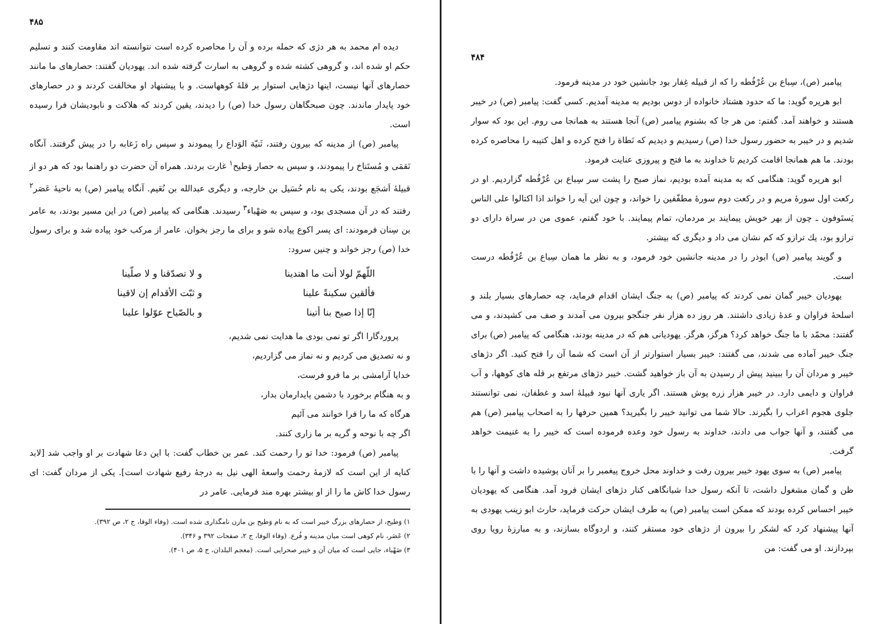۴۸۵
دیده ام محمد به هر دژی که حمله برده و آن را محاصره کرده است نتوانسته اند مقاومت کنند و تسلیم حکم او شده اند، و گروهی کشته شده و گروهی به اسارت گرفته شده اند. یهودیان گفتند: حصارهای ما مانند حصارهای آنها نیست، اینها دژهایی استوار بر قلهٔ کوههاست. و با پیشنهاد او مخالفت کردند و در حصارهای خود پایدار ماندند. چون صبحگاهان رسول خدا (ص) را دیدند، یقین کردند که هلاکت و نابودیشان فرا رسیده است.
پیامبر (ص) از مدینه که بیرون رفتند، ثَنیّة الوَداع را پیمودند و سپس راه زَغابه را در پیش گرفتند. آنگاه نَقمَی و مُستَناخ را پیمودند، و سپس به حصار وَطیح<sup>۱</sup> غارت بردند. همراه آن حضرت دو راهنما بود که هر دو از قبیلهٔ اَشجَع بودند، یکی به نام حُسَیل بن خارجه، و دیگری عبدالله بن نُعَیم. آنگاه پیامبر (ص) به ناحیهٔ عَصَر<sup>۲</sup> رفتند که در آن مسجدی بود، و سپس به صَهْباء<sup>۳</sup> رسیدند. هنگامی که پیامبر (ص) در این مسیر بودند، به عامر بن سِنان فرمودند: ای پسر اکوع پیاده شو و برای ما رجز بخوان. عامر از مرکب خود پیاده شد و برای رسول خدا (ص) رجز خواند و چنین سرود:
اللّهمّ لولا أنت ما اهتدینا و لا تصدّقنا و لا صلّینا فألقین سکینةً علینا و ثبّت الأقدام إن لاقینا إنّا إذا صیح بنا أتینا و بالصّیاح عوّلوا علینا
پروردگارا اگر تو نمی بودی ما هدایت نمی شدیم،
و نه تصدیق می کردیم و نه نماز می گزاردیم،
خدایا آرامشی بر ما فرو فرست،
و به هنگام برخورد با دشمن پایدارمان بدار،
هرگاه که ما را فرا خوانند می آئیم
اگر چه با نوحه و گریه بر ما زاری کنند.
پیامبر (ص) فرمود: خدا تو را رحمت کند. عمر بن خطاب گفت: با این دعا شهادت بر او واجب شد [لابد کنایه از این است که لازمهٔ رحمت واسعهٔ الهی نیل به درجهٔ رفیع شهادت است]. یکی از مردان گفت: ای رسول خدا کاش ما را از او بیشتر بهره مند فرمایی. عامر در
۱) وَطیح، از حصارهای بزرگ خیبر است که به نام وَطیح بن مازن نامگذاری شده است. (وفاء الوفا، ج ۲، ص ۳۹۲).
۲) عَصَر، نام کوهی است میان مدینه و فُرع. (وفاء الوفا، ج ۲، صفحات ۳۹۲ و ۳۴۶).
۳) صَهْباء، جایی است که میان آن و خیبر صحرایی است. (معجم البلدان، ج ۵، ص ۴۰۱).
۴۸۴
پیامبر (ص)، سِباع بن عُرْفُطه را که از قبیله غِفار بود جانشین خود در مدینه فرمود.
ابو هریره گوید: ما که حدود هشتاد خانواده از دوس بودیم به مدینه آمدیم. کسی گفت: پیامبر (ص) در خیبر هستند و خواهند آمد. گفتم: من هر جا که بشنوم پیامبر (ص) آنجا هستند به همانجا می روم. این بود که سوار شدیم و در خیبر به حضور رسول خدا (ص) رسیدیم و دیدیم که نَطاة را فتح کرده و اهل کتیبه را محاصره کرده بودند. ما هم همانجا اقامت کردیم تا خداوند به ما فتح و پیروزی عنایت فرمود.
ابو هریره گوید: هنگامی که به مدینه آمده بودیم، نماز صبح را پشت سر سِباع بن عُرْفُطه گزاردیم. او در رکعت اول سورهٔ مریم و در رکعت دوم سورهٔ مطفّفین را خواند، و چون این آیه را خواند اذا اکتالوا علی الناس یَستَوفون ـ چون از بهر خویش پیمایند بر مردمان، تمام پیمایند. با خود گفتم، عموی من در سراة دارای دو ترازو بود، یك ترازو که کم نشان می داد و دیگری که بیشتر.
و گویند پیامبر (ص) ابوذر را در مدینه جانشین خود فرمود، و به نظر ما همان سِباع بن عُرْفُطه درست است.
یهودیان خیبر گمان نمی کردند که پیامبر (ص) به جنگ ایشان اقدام فرماید، چه حصارهای بسیار بلند و اسلحهٔ فراوان و عدهٔ زیادی داشتند. هر روز ده هزار نفر جنگجو بیرون می آمدند و صف می کشیدند، و می گفتند: محمّد با ما جنگ خواهد کرد؟ هرگز، هرگز. یهودیانی هم که در مدینه بودند، هنگامی که پیامبر (ص) برای جنگ خیبر آماده می شدند، می گفتند: خیبر بسیار استوارتر از آن است که شما آن را فتح کنید. اگر دژهای خیبر و مردان آن را ببینید پیش از رسیدن به آن باز خواهید گشت. خیبر دژهای مرتفع بر قله های کوهها، و آب فراوان و دایمی دارد. در خیبر هزار زره پوش هستند. اگر یاری آنها نبود قبیلهٔ اسد و غطفان، نمی توانستند جلوی هجوم اعراب را بگیرند. حالا شما می توانید خیبر را بگیرید؟ همین حرفها را به اصحاب پیامبر (ص) هم می گفتند، و آنها جواب می دادند، خداوند به رسول خود وعده فرموده است که خیبر را به غنیمت خواهد گرفت.
پیامبر (ص) به سوی یهود خیبر بیرون رفت و خداوند محل خروج پیغمبر را بر آنان پوشیده داشت و آنها را با ظن و گمان مشغول داشت، تا آنکه رسول خدا شبانگاهی کنار دژهای ایشان فرود آمد. هنگامی که یهودیان خیبر احساس کرده بودند که ممکن است پیامبر (ص) به طرف ایشان حرکت فرماید، حارث ابو زینب یهودی به آنها پیشنهاد کرد که لشکر را بیرون از دژهای خود مستقر کنند، و اردوگاه بسازند، و به مبارزهٔ رویا روی بپردازند. او می گفت: من